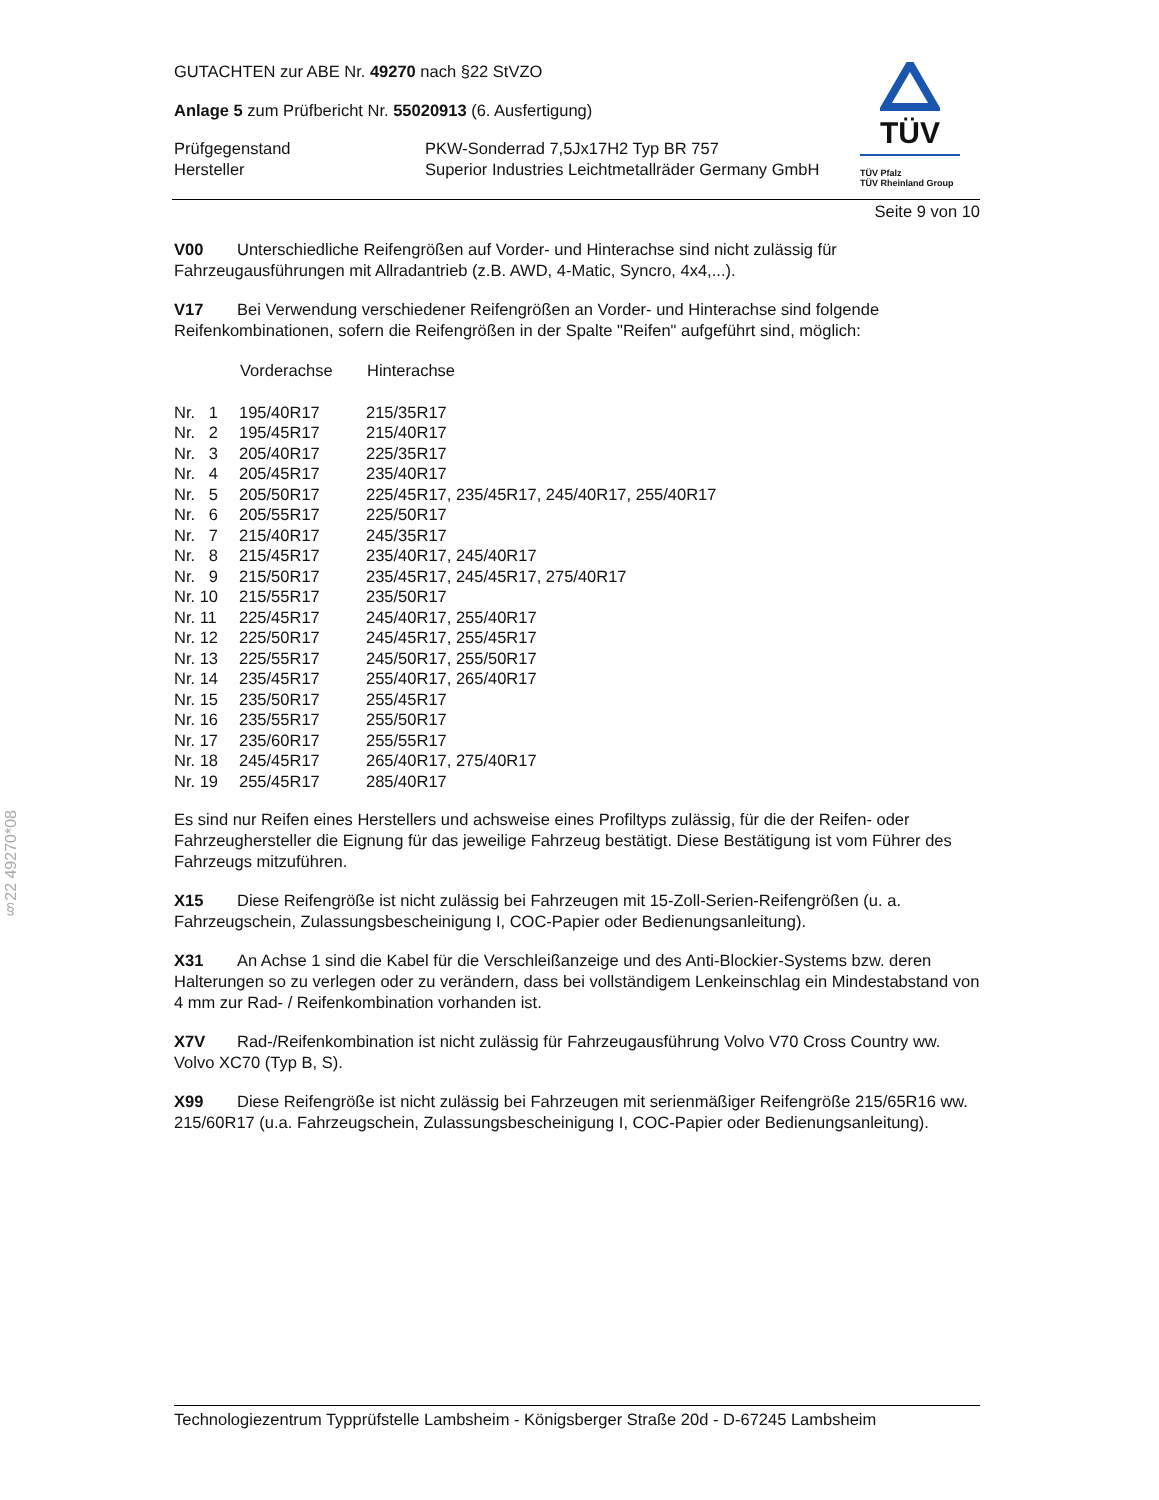§22 49270*08
TÜV
TÜV Pfalz
TÜV Rheinland Group
GUTACHTEN zur ABE Nr. 49270 nach §22 StVZO
Anlage 5 zum Prüfbericht Nr. 55020913 (6. Ausfertigung)
| Prüfgegenstand | PKW-Sonderrad 7,5Jx17H2 Typ BR 757 |
| Hersteller | Superior Industries Leichtmetallräder Germany GmbH |
Seite 9 von 10
V00 Unterschiedliche Reifengrößen auf Vorder- und Hinterachse sind nicht zulässig für Fahrzeugausführungen mit Allradantrieb (z.B. AWD, 4-Matic, Syncro, 4x4,...).
V17 Bei Verwendung verschiedener Reifengrößen an Vorder- und Hinterachse sind folgende Reifenkombinationen, sofern die Reifengrößen in der Spalte "Reifen" aufgeführt sind, möglich:
| | Vorderachse | Hinterachse |
| --- | --- | --- |
| Nr. 1 | 195/40R17 | 215/35R17 |
| Nr. 2 | 195/45R17 | 215/40R17 |
| Nr. 3 | 205/40R17 | 225/35R17 |
| Nr. 4 | 205/45R17 | 235/40R17 |
| Nr. 5 | 205/50R17 | 225/45R17, 235/45R17, 245/40R17, 255/40R17 |
| Nr. 6 | 205/55R17 | 225/50R17 |
| Nr. 7 | 215/40R17 | 245/35R17 |
| Nr. 8 | 215/45R17 | 235/40R17, 245/40R17 |
| Nr. 9 | 215/50R17 | 235/45R17, 245/45R17, 275/40R17 |
| Nr. 10 | 215/55R17 | 235/50R17 |
| Nr. 11 | 225/45R17 | 245/40R17, 255/40R17 |
| Nr. 12 | 225/50R17 | 245/45R17, 255/45R17 |
| Nr. 13 | 225/55R17 | 245/50R17, 255/50R17 |
| Nr. 14 | 235/45R17 | 255/40R17, 265/40R17 |
| Nr. 15 | 235/50R17 | 255/45R17 |
| Nr. 16 | 235/55R17 | 255/50R17 |
| Nr. 17 | 235/60R17 | 255/55R17 |
| Nr. 18 | 245/45R17 | 265/40R17, 275/40R17 |
| Nr. 19 | 255/45R17 | 285/40R17 |
Es sind nur Reifen eines Herstellers und achsweise eines Profiltyps zulässig, für die der Reifen- oder Fahrzeughersteller die Eignung für das jeweilige Fahrzeug bestätigt. Diese Bestätigung ist vom Führer des Fahrzeugs mitzuführen.
X15 Diese Reifengröße ist nicht zulässig bei Fahrzeugen mit 15-Zoll-Serien-Reifengrößen (u. a. Fahrzeugschein, Zulassungsbescheinigung I, COC-Papier oder Bedienungsanleitung).
X31 An Achse 1 sind die Kabel für die Verschleißanzeige und des Anti-Blockier-Systems bzw. deren Halterungen so zu verlegen oder zu verändern, dass bei vollständigem Lenkeinschlag ein Mindestabstand von 4 mm zur Rad- / Reifenkombination vorhanden ist.
X7V Rad-/Reifenkombination ist nicht zulässig für Fahrzeugausführung Volvo V70 Cross Country ww. Volvo XC70 (Typ B, S).
X99 Diese Reifengröße ist nicht zulässig bei Fahrzeugen mit serienmäßiger Reifengröße 215/65R16 ww. 215/60R17 (u.a. Fahrzeugschein, Zulassungsbescheinigung I, COC-Papier oder Bedienungsanleitung).
Technologiezentrum Typprüfstelle Lambsheim - Königsberger Straße 20d - D-67245 Lambsheim